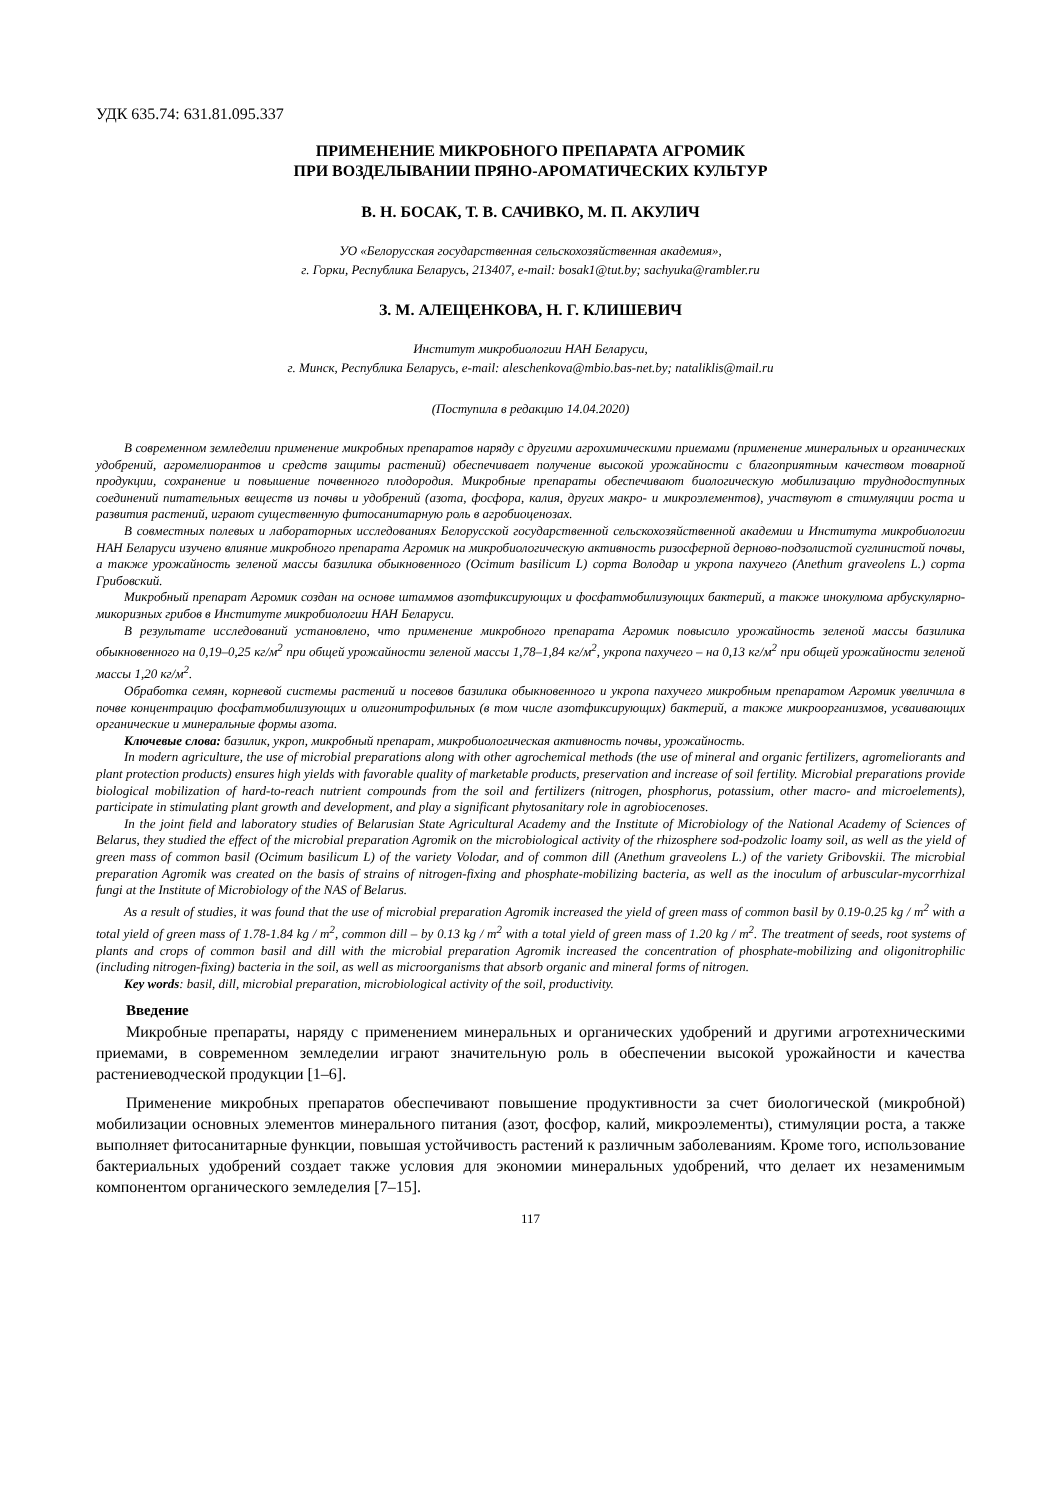УДК 635.74: 631.81.095.337
ПРИМЕНЕНИЕ МИКРОБНОГО ПРЕПАРАТА АГРОМИК
ПРИ ВОЗДЕЛЫВАНИИ ПРЯНО-АРОМАТИЧЕСКИХ КУЛЬТУР
В. Н. БОСАК, Т. В. САЧИВКО, М. П. АКУЛИЧ
УО «Белорусская государственная сельскохозяйственная академия»,
г. Горки, Республика Беларусь, 213407, e-mail: bosak1@tut.by; sachyuka@rambler.ru
З. М. АЛЕЩЕНКОВА, Н. Г. КЛИШЕВИЧ
Институт микробиологии НАН Беларуси,
г. Минск, Республика Беларусь, e-mail: aleschenkova@mbio.bas-net.by; nataliklis@mail.ru
(Поступила в редакцию 14.04.2020)
В современном земледелии применение микробных препаратов наряду с другими агрохимическими приемами (применение минеральных и органических удобрений, агромелиорантов и средств защиты растений) обеспечивает получение высокой урожайности с благоприятным качеством товарной продукции, сохранение и повышение почвенного плодородия. Микробные препараты обеспечивают биологическую мобилизацию труднодоступных соединений питательных веществ из почвы и удобрений (азота, фосфора, калия, других макро- и микроэлементов), участвуют в стимуляции роста и развития растений, играют существенную фитосанитарную роль в агробиоценозах.
В совместных полевых и лабораторных исследованиях Белорусской государственной сельскохозяйственной академии и Института микробиологии НАН Беларуси изучено влияние микробного препарата Агромик на микробиологическую активность ризосферной дерново-подзолистой суглинистой почвы, а также урожайность зеленой массы базилика обыкновенного (Ocimum basilicum L) сорта Володар и укропа пахучего (Anethum graveolens L.) сорта Грибовский.
Микробный препарат Агромик создан на основе штаммов азотфиксирующих и фосфатмобилизующих бактерий, а также инокулюма арбускулярно-микоризных грибов в Институте микробиологии НАН Беларуси.
В результате исследований установлено, что применение микробного препарата Агромик повысило урожайность зеленой массы базилика обыкновенного на 0,19–0,25 кг/м<sup>2</sup> при общей урожайности зеленой массы 1,78–1,84 кг/м<sup>2</sup>, укропа пахучего – на 0,13 кг/м<sup>2</sup> при общей урожайности зеленой массы 1,20 кг/м<sup>2</sup>.
Обработка семян, корневой системы растений и посевов базилика обыкновенного и укропа пахучего микробным препаратом Агромик увеличила в почве концентрацию фосфатмобилизующих и олигонитрофильных (в том числе азотфиксирующих) бактерий, а также микроорганизмов, усваивающих органические и минеральные формы азота.
Ключевые слова: базилик, укроп, микробный препарат, микробиологическая активность почвы, урожайность.
In modern agriculture, the use of microbial preparations along with other agrochemical methods (the use of mineral and organic fertilizers, agromeliorants and plant protection products) ensures high yields with favorable quality of marketable products, preservation and increase of soil fertility. Microbial preparations provide biological mobilization of hard-to-reach nutrient compounds from the soil and fertilizers (nitrogen, phosphorus, potassium, other macro- and microelements), participate in stimulating plant growth and development, and play a significant phytosanitary role in agrobiocenoses.
In the joint field and laboratory studies of Belarusian State Agricultural Academy and the Institute of Microbiology of the National Academy of Sciences of Belarus, they studied the effect of the microbial preparation Agromik on the microbiological activity of the rhizosphere sod-podzolic loamy soil, as well as the yield of green mass of common basil (Ocimum basilicum L) of the variety Volodar, and of common dill (Anethum graveolens L.) of the variety Gribovskii. The microbial preparation Agromik was created on the basis of strains of nitrogen-fixing and phosphate-mobilizing bacteria, as well as the inoculum of arbuscular-mycorrhizal fungi at the Institute of Microbiology of the NAS of Belarus.
As a result of studies, it was found that the use of microbial preparation Agromik increased the yield of green mass of common basil by 0.19-0.25 kg / m<sup>2</sup> with a total yield of green mass of 1.78-1.84 kg / m<sup>2</sup>, common dill – by 0.13 kg / m<sup>2</sup> with a total yield of green mass of 1.20 kg / m<sup>2</sup>. The treatment of seeds, root systems of plants and crops of common basil and dill with the microbial preparation Agromik increased the concentration of phosphate-mobilizing and oligonitrophilic (including nitrogen-fixing) bacteria in the soil, as well as microorganisms that absorb organic and mineral forms of nitrogen.
Key words: basil, dill, microbial preparation, microbiological activity of the soil, productivity.
Введение
Микробные препараты, наряду с применением минеральных и органических удобрений и другими агротехническими приемами, в современном земледелии играют значительную роль в обеспечении высокой урожайности и качества растениеводческой продукции [1–6].
Применение микробных препаратов обеспечивают повышение продуктивности за счет биологической (микробной) мобилизации основных элементов минерального питания (азот, фосфор, калий, микроэлементы), стимуляции роста, а также выполняет фитосанитарные функции, повышая устойчивость растений к различным заболеваниям. Кроме того, использование бактериальных удобрений создает также условия для экономии минеральных удобрений, что делает их незаменимым компонентом органического земледелия [7–15].
117